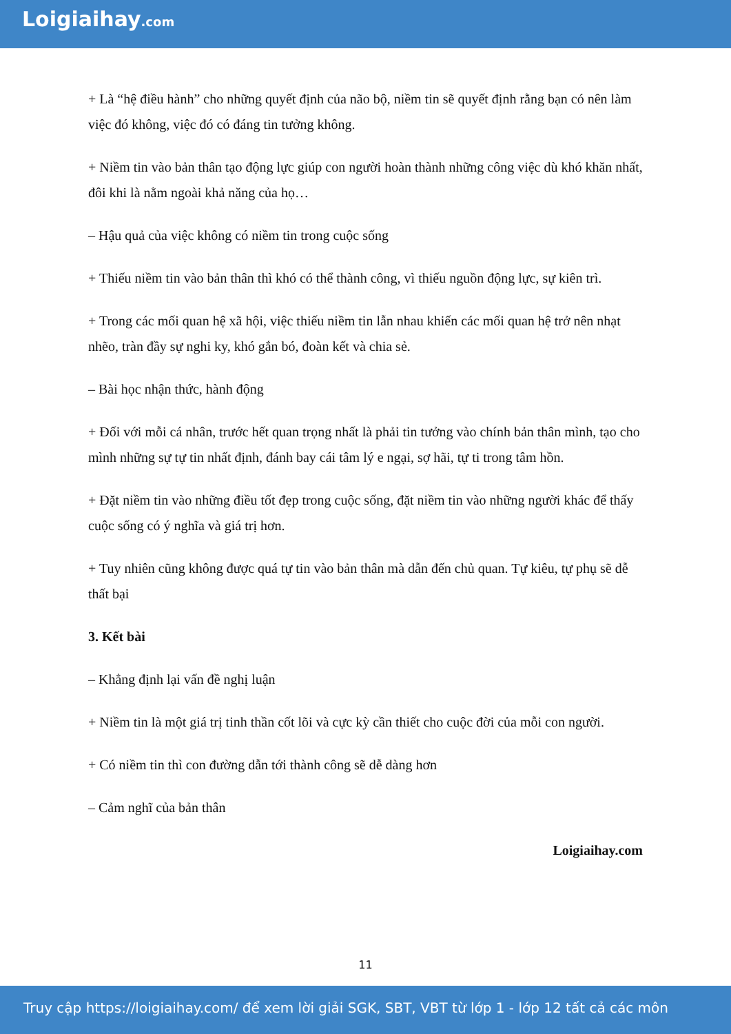Loigiaihay.com
+ Là “hệ điều hành” cho những quyết định của não bộ, niềm tin sẽ quyết định rằng bạn có nên làm việc đó không, việc đó có đáng tin tưởng không.
+ Niềm tin vào bản thân tạo động lực giúp con người hoàn thành những công việc dù khó khăn nhất, đôi khi là nằm ngoài khả năng của họ…
– Hậu quả của việc không có niềm tin trong cuộc sống
+ Thiếu niềm tin vào bản thân thì khó có thể thành công, vì thiếu nguồn động lực, sự kiên trì.
+ Trong các mối quan hệ xã hội, việc thiếu niềm tin lẫn nhau khiến các mối quan hệ trở nên nhạt nhẽo, tràn đầy sự nghi ky, khó gắn bó, đoàn kết và chia sẻ.
– Bài học nhận thức, hành động
+ Đối với mỗi cá nhân, trước hết quan trọng nhất là phải tin tưởng vào chính bản thân mình, tạo cho mình những sự tự tin nhất định, đánh bay cái tâm lý e ngại, sợ hãi, tự ti trong tâm hồn.
+ Đặt niềm tin vào những điều tốt đẹp trong cuộc sống, đặt niềm tin vào những người khác để thấy cuộc sống có ý nghĩa và giá trị hơn.
+ Tuy nhiên cũng không được quá tự tin vào bản thân mà dẫn đến chủ quan. Tự kiêu, tự phụ sẽ dễ thất bại
3. Kết bài
– Khẳng định lại vấn đề nghị luận
+ Niềm tin là một giá trị tinh thần cốt lõi và cực kỳ cần thiết cho cuộc đời của mỗi con người.
+ Có niềm tin thì con đường dẫn tới thành công sẽ dễ dàng hơn
– Cảm nghĩ của bản thân
Loigiaihay.com
11
Truy cập https://loigiaihay.com/ để xem lời giải SGK, SBT, VBT từ lớp 1 - lớp 12 tất cả các môn